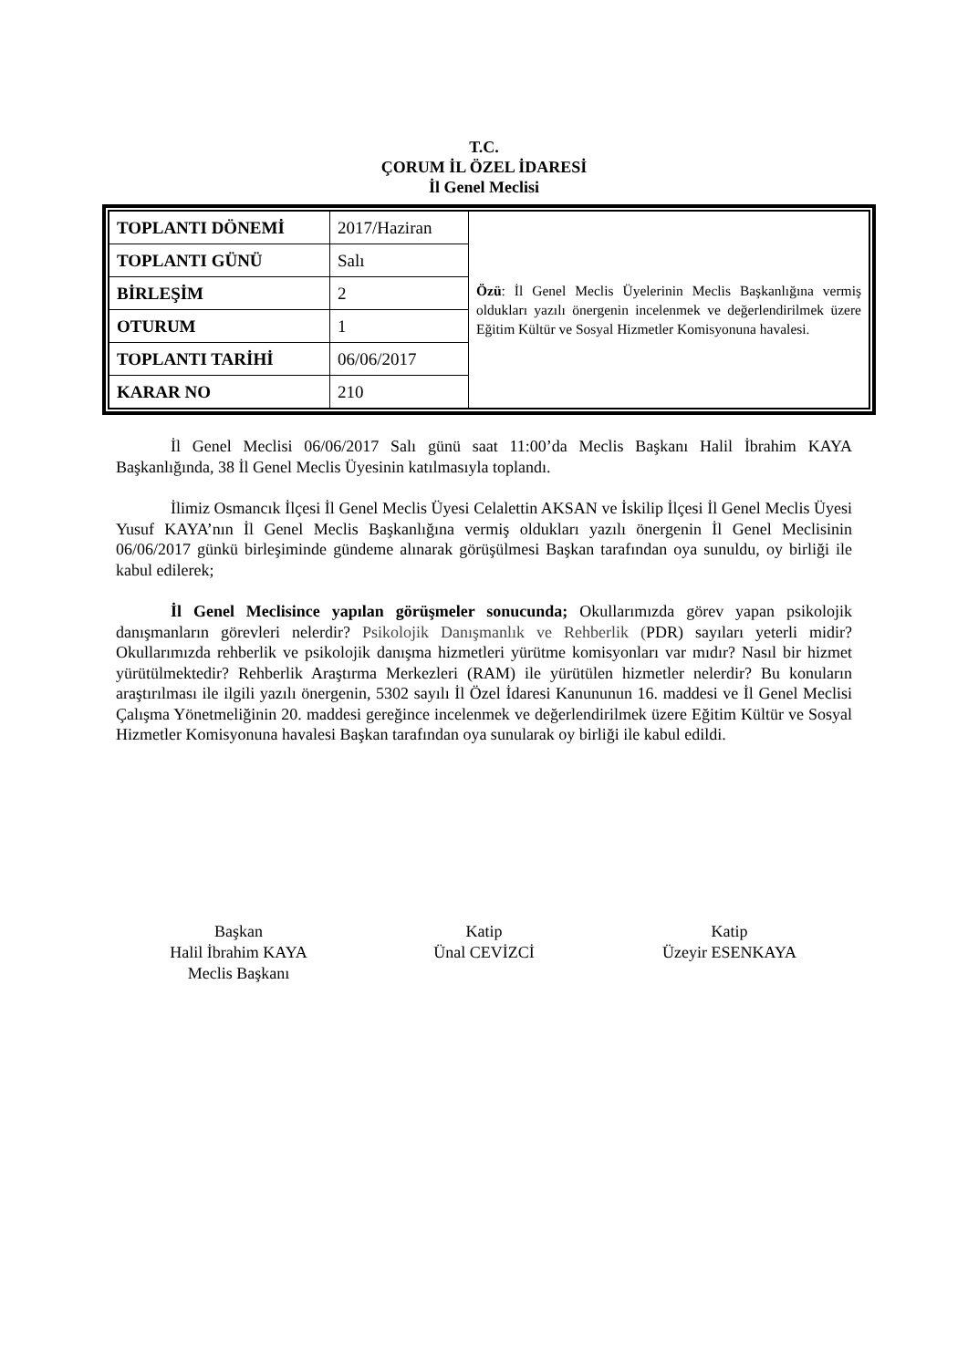T.C.
ÇORUM İL ÖZEL İDARESİ
İl Genel Meclisi
| TOPLANTI DÖNEMİ | 2017/Haziran | Özü : İl Genel Meclis Üyelerinin Meclis Başkanlığına vermiş oldukları yazılı önergenin incelenmek ve değerlendirilmek üzere Eğitim Kültür ve Sosyal Hizmetler Komisyonuna havalesi. |
| TOPLANTI GÜNÜ | Salı | |
| BİRLEŞİM | 2 | |
| OTURUM | 1 | |
| TOPLANTI TARİHİ | 06/06/2017 | |
| KARAR NO | 210 | |
İl Genel Meclisi 06/06/2017 Salı günü saat 11:00’da Meclis Başkanı Halil İbrahim KAYA Başkanlığında, 38 İl Genel Meclis Üyesinin katılmasıyla toplandı.
İlimiz Osmancık İlçesi İl Genel Meclis Üyesi Celalettin AKSAN ve İskilip İlçesi İl Genel Meclis Üyesi Yusuf KAYA’nın İl Genel Meclis Başkanlığına vermiş oldukları yazılı önergenin İl Genel Meclisinin 06/06/2017 günkü birleşiminde gündeme alınarak görüşülmesi Başkan tarafından oya sunuldu, oy birliği ile kabul edilerek;
İl Genel Meclisince yapılan görüşmeler sonucunda; Okullarımızda görev yapan psikolojik danışmanların görevleri nelerdir? Psikolojik Danışmanlık ve Rehberlik (PDR) sayıları yeterli midir? Okullarımızda rehberlik ve psikolojik danışma hizmetleri yürütme komisyonları var mıdır? Nasıl bir hizmet yürütülmektedir? Rehberlik Araştırma Merkezleri (RAM) ile yürütülen hizmetler nelerdir? Bu konuların araştırılması ile ilgili yazılı önergenin, 5302 sayılı İl Özel İdaresi Kanununun 16. maddesi ve İl Genel Meclisi Çalışma Yönetmeliğinin 20. maddesi gereğince incelenmek ve değerlendirilmek üzere Eğitim Kültür ve Sosyal Hizmetler Komisyonuna havalesi Başkan tarafından oya sunularak oy birliği ile kabul edildi.
Başkan
Halil İbrahim KAYA
Meclis Başkanı
Katip
Ünal CEVİZCİ
Katip
Üzeyir ESENKAYA